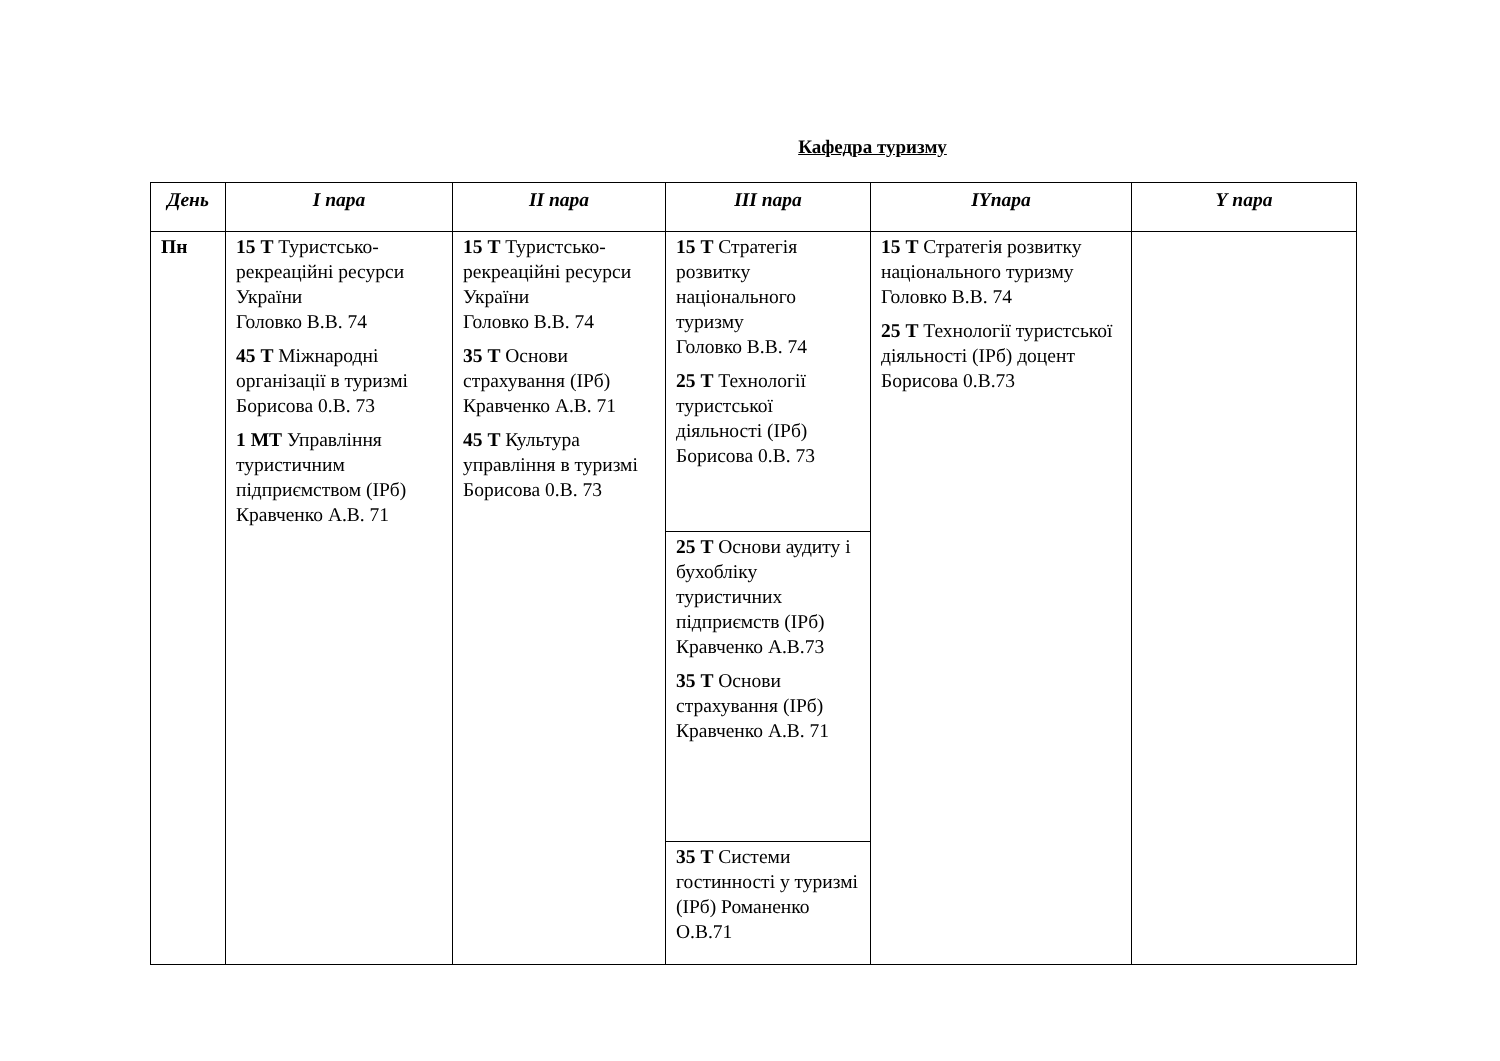Кафедра туризму
| День | І пара | ІІ пара | ІІІ пара | ІҮпара | Ү пара |
| --- | --- | --- | --- | --- | --- |
| Пн | 15 Т Туристсько-рекреаційні ресурси України Головко В.В. 74 45 Т Міжнародні організації в туризмі Борисова 0.В. 73 1 МТ Управління туристичним підприємством (ІРб) Кравченко А.В. 71 | 15 Т Туристсько-рекреаційні ресурси України Головко В.В. 74 35 Т Основи страхування (ІРб) Кравченко А.В. 71 45 Т Культура управління в туризмі Борисова 0.В. 73 | 15 Т Стратегія розвитку національного туризму Головко В.В. 74 25 Т Технології туристської діяльності (ІРб) Борисова 0.В. 73 | 15 Т Стратегія розвитку національного туризму Головко В.В. 74 25 Т Технології туристської діяльності (ІРб) доцент Борисова 0.В.73 | |
| | | | 25 Т Основи аудиту і бухобліку туристичних підприємств (ІРб) Кравченко А.В.73 35 Т Основи страхування (ІРб) Кравченко А.В. 71 | | |
| | | | 35 Т Системи гостинності у туризмі (ІРб) Романенко О.В.71 | | |